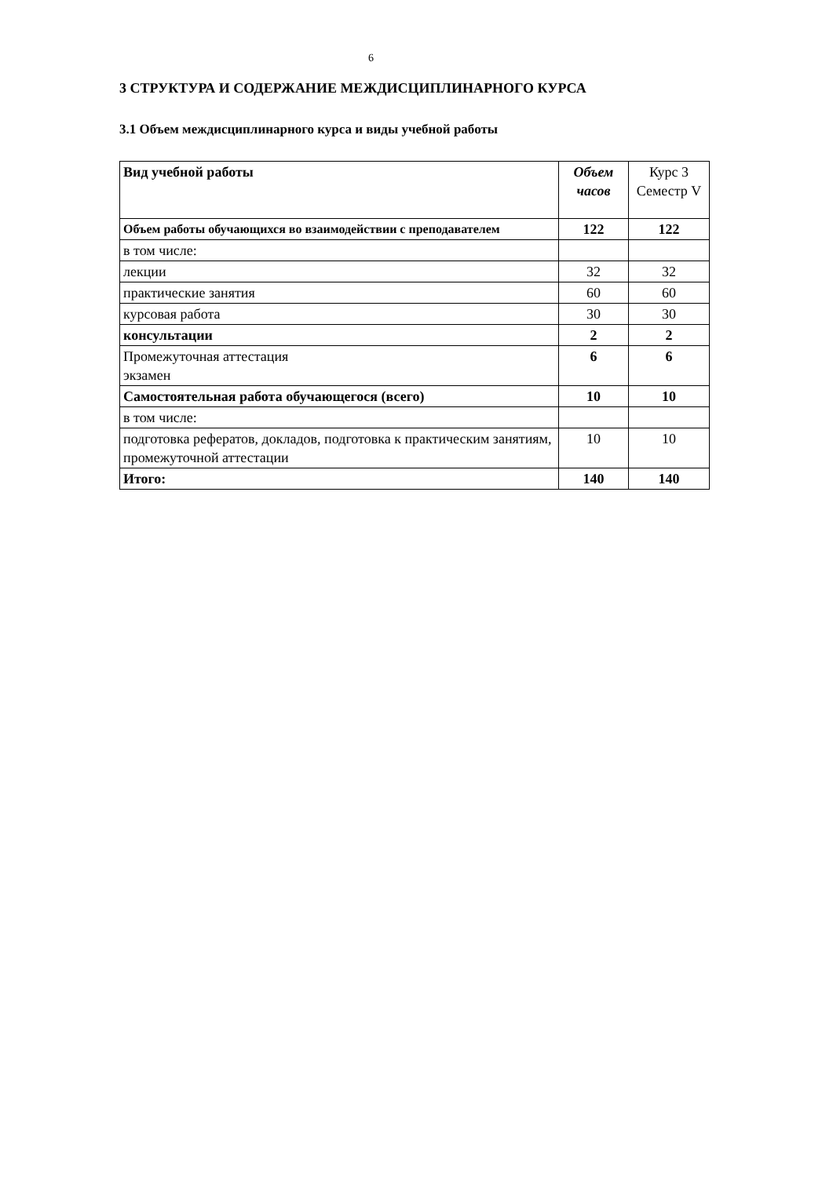6
3 СТРУКТУРА И СОДЕРЖАНИЕ МЕЖДИСЦИПЛИНАРНОГО КУРСА
3.1 Объем междисциплинарного курса и виды учебной работы
| Вид учебной работы | Объем часов | Курс 3 Семестр V |
| Объем работы обучающихся во взаимодействии с преподавателем | 122 | 122 |
| в том числе: | | |
| лекции | 32 | 32 |
| практические занятия | 60 | 60 |
| курсовая работа | 30 | 30 |
| консультации | 2 | 2 |
| Промежуточная аттестация экзамен | 6 | 6 |
| Самостоятельная работа обучающегося (всего) | 10 | 10 |
| в том числе: | | |
| подготовка рефератов, докладов, подготовка к практическим занятиям, промежуточной аттестации | 10 | 10 |
| Итого: | 140 | 140 |